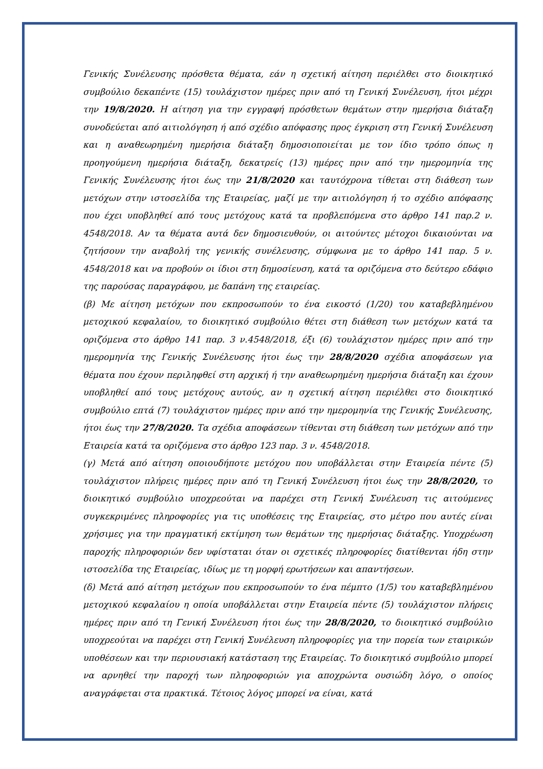Γενικής Συνέλευσης πρόσθετα θέματα, εάν η σχετική αίτηση περιέλθει στο διοικητικό συμβούλιο δεκαπέντε (15) τουλάχιστον ημέρες πριν από τη Γενική Συνέλευση, ήτοι μέχρι την 19/8/2020. Η αίτηση για την εγγραφή πρόσθετων θεμάτων στην ημερήσια διάταξη συνοδεύεται από αιτιολόγηση ή από σχέδιο απόφασης προς έγκριση στη Γενική Συνέλευση και η αναθεωρημένη ημερήσια διάταξη δημοσιοποιείται με τον ίδιο τρόπο όπως η προηγούμενη ημερήσια διάταξη, δεκατρείς (13) ημέρες πριν από την ημερομηνία της Γενικής Συνέλευσης ήτοι έως την 21/8/2020 και ταυτόχρονα τίθεται στη διάθεση των μετόχων στην ιστοσελίδα της Εταιρείας, μαζί με την αιτιολόγηση ή το σχέδιο απόφασης που έχει υποβληθεί από τους μετόχους κατά τα προβλεπόμενα στο άρθρο 141 παρ.2 ν. 4548/2018. Αν τα θέματα αυτά δεν δημοσιευθούν, οι αιτούντες μέτοχοι δικαιούνται να ζητήσουν την αναβολή της γενικής συνέλευσης, σύμφωνα με το άρθρο 141 παρ. 5 ν. 4548/2018 και να προβούν οι ίδιοι στη δημοσίευση, κατά τα οριζόμενα στο δεύτερο εδάφιο της παρούσας παραγράφου, με δαπάνη της εταιρείας.
(β) Με αίτηση μετόχων που εκπροσωπούν το ένα εικοστό (1/20) του καταβεβλημένου μετοχικού κεφαλαίου, το διοικητικό συμβούλιο θέτει στη διάθεση των μετόχων κατά τα οριζόμενα στο άρθρο 141 παρ. 3 ν.4548/2018, έξι (6) τουλάχιστον ημέρες πριν από την ημερομηνία της Γενικής Συνέλευσης ήτοι έως την 28/8/2020 σχέδια αποφάσεων για θέματα που έχουν περιληφθεί στη αρχική ή την αναθεωρημένη ημερήσια διάταξη και έχουν υποβληθεί από τους μετόχους αυτούς, αν η σχετική αίτηση περιέλθει στο διοικητικό συμβούλιο επτά (7) τουλάχιστον ημέρες πριν από την ημερομηνία της Γενικής Συνέλευσης, ήτοι έως την 27/8/2020. Τα σχέδια αποφάσεων τίθενται στη διάθεση των μετόχων από την Εταιρεία κατά τα οριζόμενα στο άρθρο 123 παρ. 3 ν. 4548/2018.
(γ) Μετά από αίτηση οποιουδήποτε μετόχου που υποβάλλεται στην Εταιρεία πέντε (5) τουλάχιστον πλήρεις ημέρες πριν από τη Γενική Συνέλευση ήτοι έως την 28/8/2020, το διοικητικό συμβούλιο υποχρεούται να παρέχει στη Γενική Συνέλευση τις αιτούμενες συγκεκριμένες πληροφορίες για τις υποθέσεις της Εταιρείας, στο μέτρο που αυτές είναι χρήσιμες για την πραγματική εκτίμηση των θεμάτων της ημερήσιας διάταξης. Υποχρέωση παροχής πληροφοριών δεν υφίσταται όταν οι σχετικές πληροφορίες διατίθενται ήδη στην ιστοσελίδα της Εταιρείας, ιδίως με τη μορφή ερωτήσεων και απαντήσεων.
(δ) Μετά από αίτηση μετόχων που εκπροσωπούν το ένα πέμπτο (1/5) του καταβεβλημένου μετοχικού κεφαλαίου η οποία υποβάλλεται στην Εταιρεία πέντε (5) τουλάχιστον πλήρεις ημέρες πριν από τη Γενική Συνέλευση ήτοι έως την 28/8/2020, το διοικητικό συμβούλιο υποχρεούται να παρέχει στη Γενική Συνέλευση πληροφορίες για την πορεία των εταιρικών υποθέσεων και την περιουσιακή κατάσταση της Εταιρείας. Το διοικητικό συμβούλιο μπορεί να αρνηθεί την παροχή των πληροφοριών για αποχρώντα ουσιώδη λόγο, ο οποίος αναγράφεται στα πρακτικά. Τέτοιος λόγος μπορεί να είναι, κατά